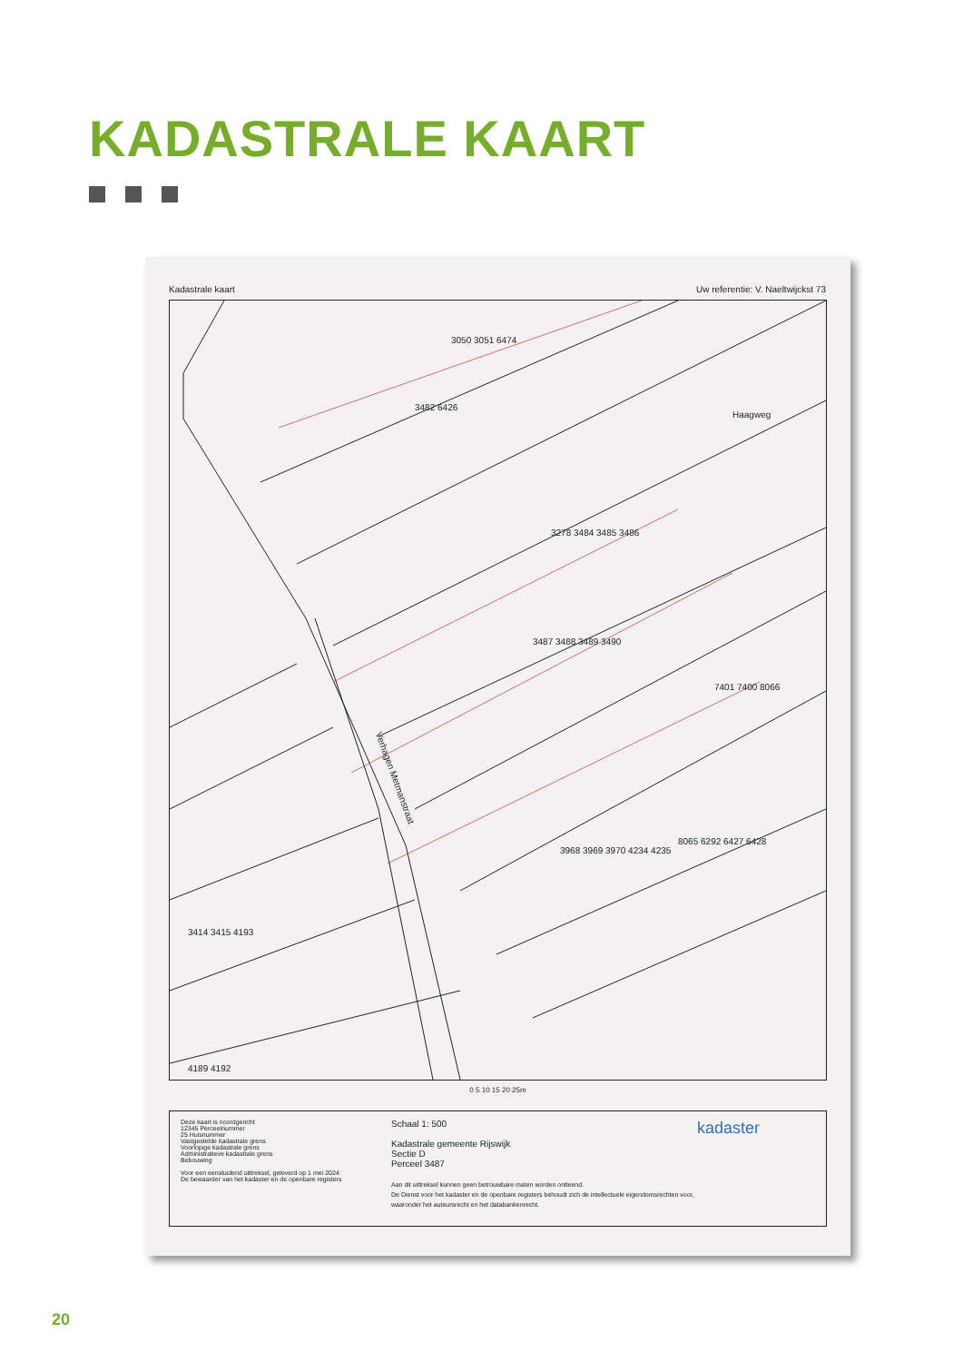KADASTRALE KAART
Kadastrale kaart Uw referentie: V. Naeltwijckst 73
3050 3051 6474
3482 6426
3278 3484 3485 3486
3487 3488 3489 3490
Verhagen Metmanstraat
Haagweg
7401 7400 8066
3414 3415 4193
4189 4192
3968 3969 3970 4234 4235
8065 6292 6427 6428
0 5 10 15 20 25m
Deze kaart is noordgericht
12345 Perceelnummer
25 Huisnummer
Vastgestelde kadastrale grens
Voorlopige kadastrale grens
Administratieve kadastrale grens
Bebouwing
Voor een eensluidend uittreksel, geleverd op 1 mei 2024
De bewaarder van het kadaster en de openbare registers
Schaal 1: 500
Kadastrale gemeente Rijswijk
Sectie D
Perceel 3487
Aan dit uittreksel kunnen geen betrouwbare maten worden ontleend.
De Dienst voor het kadaster en de openbare registers behoudt zich de intellectuele eigendomsrechten voor, waaronder het auteursrecht en het databankenrecht.
kadaster
20